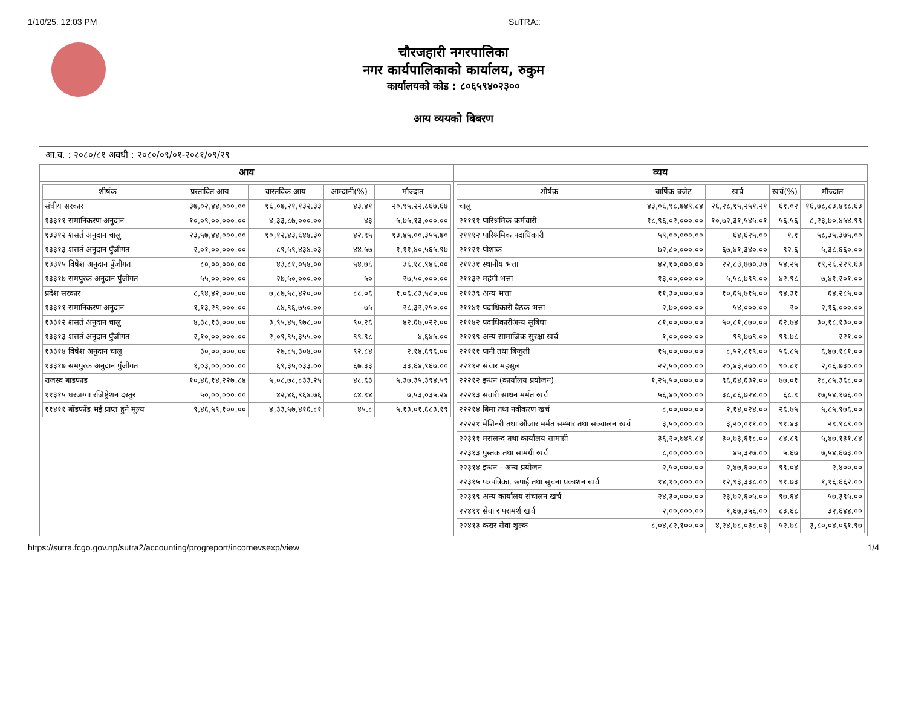1/10/25, 12:03 PM SuTRA::
चौरजहारी नगरपालिका
नगर कार्यपालिकाको कार्यालय, रुकुम
कार्यालयको कोड : ८०६५९४०२३००
आय व्ययको बिबरण
आ.व. : २०८०/८१ अवधी : २०८०/०९/०१-२०८१/०९/२९
आय
| शीर्षक | प्रस्तावित आय | वास्तविक आय | आम्दानी(%) | मौज्दात |
| --- | --- | --- | --- | --- |
| संघीय सरकार | ३७,०२,४४,०००.०० | १६,०७,२१,१३२.३३ | ४३.४१ | २०,९५,२२,८६७.६७ |
| १३३११ समानिकरण अनुदान | १०,०९,००,०००.०० | ४,३३,८७,०००.०० | ४३ | ५,७५,१३,०००.०० |
| १३३१२ शसर्त अनुदान चालु | २३,५७,४४,०००.०० | १०,१२,४३,६४४.३० | ४२.९५ | १३,४५,००,३५५.७० |
| १३३१३ शसर्त अनुदान पुँजीगत | २,०१,००,०००.०० | ८९,५९,४३४.०३ | ४४.५७ | १,११,४०,५६५.९७ |
| १३३१५ विषेश अनुदान पुँजीगत | ८०,००,०००.०० | ४३,८१,०५४.०० | ५४.७६ | ३६,१८,९४६.०० |
| १३३१७ समपुरक अनुदान पुँजीगत | ५५,००,०००.०० | २७,५०,०००.०० | ५० | २७,५०,०००.०० |
| प्रदेश सरकार | ८,९४,४२,०००.०० | ७,८७,५८,४२०.०० | ८८.०६ | १,०६,८३,५८०.०० |
| १३३११ समानिकरण अनुदान | १,१३,२९,०००.०० | ८४,९६,७५०.०० | ७५ | २८,३२,२५०.०० |
| १३३१२ शसर्त अनुदान चालु | ४,३८,१३,०००.०० | ३,९५,४५,९७८.०० | ९०.२६ | ४२,६७,०२२.०० |
| १३३१३ शसर्त अनुदान पुँजीगत | २,१०,००,०००.०० | २,०९,९५,३५५.०० | ९९.९८ | ४,६४५.०० |
| १३३१४ विषेश अनुदान चालु | ३०,००,०००.०० | २७,८५,३०४.०० | ९२.८४ | २,१४,६९६.०० |
| १३३१७ समपुरक अनुदान पुँजीगत | १,०३,००,०००.०० | ६९,३५,०३३.०० | ६७.३३ | ३३,६४,९६७.०० |
| राजस्व बाडफाड | १०,४६,१४,२२७.८४ | ५,०८,७८,८३३.२५ | ४८.६३ | ५,३७,३५,३९४.५९ |
| ११३१५ घरजग्गा रजिष्ट्रेशन दस्तुर | ५०,००,०००.०० | ४२,४६,९६४.७६ | ८४.९४ | ७,५३,०३५.२४ |
| ११४११ बाँडफाँड भई प्राप्त हुने मूल्य | ९,४६,५९,१००.०० | ४,३३,५७,४१६.८१ | ४५.८ | ५,१३,०१,६८३.१९ |
व्यय
| शीर्षक | बार्षिक बजेट | खर्च | खर्च(%) | मौज्दात |
| --- | --- | --- | --- | --- |
| चालु | ४३,०६,९८,७४९.८४ | २६,२८,१५,२५१.२१ | ६१.०२ | १६,७८,८३,४९८.६३ |
| २११११ पारिश्रमिक कर्मचारी | १८,९६,०२,०००.०० | १०,७२,३१,५४५.०१ | ५६.५६ | ८,२३,७०,४५४.९९ |
| २१११२ पारिश्रमिक पदाधिकारी | ५९,००,०००.०० | ६४,६२५.०० | १.१ | ५८,३५,३७५.०० |
| २११२१ पोशाक | ७२,८०,०००.०० | ६७,४१,३४०.०० | ९२.६ | ५,३८,६६०.०० |
| २११३१ स्थानीय भत्ता | ४२,१०,०००.०० | २२,८३,७७०.३७ | ५४.२५ | १९,२६,२२९.६३ |
| २११३२ महंगी भत्ता | १३,००,०००.०० | ५,५८,७९९.०० | ४२.९८ | ७,४१,२०१.०० |
| २११३९ अन्य भत्ता | ११,३०,०००.०० | १०,६५,७१५.०० | ९४.३१ | ६४,२८५.०० |
| २११४१ पदाधिकारी बैठक भत्ता | २,७०,०००.०० | ५४,०००.०० | २० | २,१६,०००.०० |
| २११४२ पदाधिकारीअन्य सुबिधा | ८१,००,०००.०० | ५०,८१,८७०.०० | ६२.७४ | ३०,१८,१३०.०० |
| २१२१९ अन्य सामाजिक सुरक्षा खर्च | १,००,०००.०० | ९९,७७९.०० | ९९.७८ | २२१.०० |
| २२१११ पानी तथा बिजुली | १५,००,०००.०० | ८,५२,८१९.०० | ५६.८५ | ६,४७,१८१.०० |
| २२११२ संचार महसुल | २२,५०,०००.०० | २०,४३,२७०.०० | ९०.८१ | २,०६,७३०.०० |
| २२२१२ इन्धन (कार्यालय प्रयोजन) | १,२५,५०,०००.०० | ९६,६४,६३२.०० | ७७.०१ | २८,८५,३६८.०० |
| २२२१३ सवारी साधन मर्मत खर्च | ५६,४०,९००.०० | ३८,८६,७२४.०० | ६८.९ | १७,५४,१७६.०० |
| २२२१४ बिमा तथा नवीकरण खर्च | ८,००,०००.०० | २,१४,०२४.०० | २६.७५ | ५,८५,९७६.०० |
| २२२२१ मेशिनरी तथा औजार मर्मत सम्भार तथा सञ्चालन खर्च | ३,५०,०००.०० | ३,२०,०११.०० | ९१.४३ | २९,९८९.०० |
| २२३११ मसलन्द तथा कार्यालय सामाग्री | ३६,२०,७४९.८४ | ३०,७३,६१८.०० | ८४.८९ | ५,४७,१३१.८४ |
| २२३१३ पुस्तक तथा सामग्री खर्च | ८,००,०००.०० | ४५,३२७.०० | ५.६७ | ७,५४,६७३.०० |
| २२३१४ इन्धन - अन्य प्रयोजन | २,५०,०००.०० | २,४७,६००.०० | ९९.०४ | २,४००.०० |
| २२३१५ पत्रपत्रिका, छपाई तथा सूचना प्रकाशन खर्च | १४,१०,०००.०० | १२,९३,३३८.०० | ९१.७३ | १,१६,६६२.०० |
| २२३१९ अन्य कार्यालय संचालन खर्च | २४,३०,०००.०० | २३,७२,६०५.०० | ९७.६४ | ५७,३९५.०० |
| २२४११ सेवा र परामर्श खर्च | २,००,०००.०० | १,६७,३५६.०० | ८३.६८ | ३२,६४४.०० |
| २२४१३ करार सेवा शुल्क | ८,०४,८२,१००.०० | ४,२४,७८,०३८.०३ | ५२.७८ | ३,८०,०४,०६१.९७ |
https://sutra.fcgo.gov.np/sutra2/accounting/progreport/incomevsexp/view 1/4